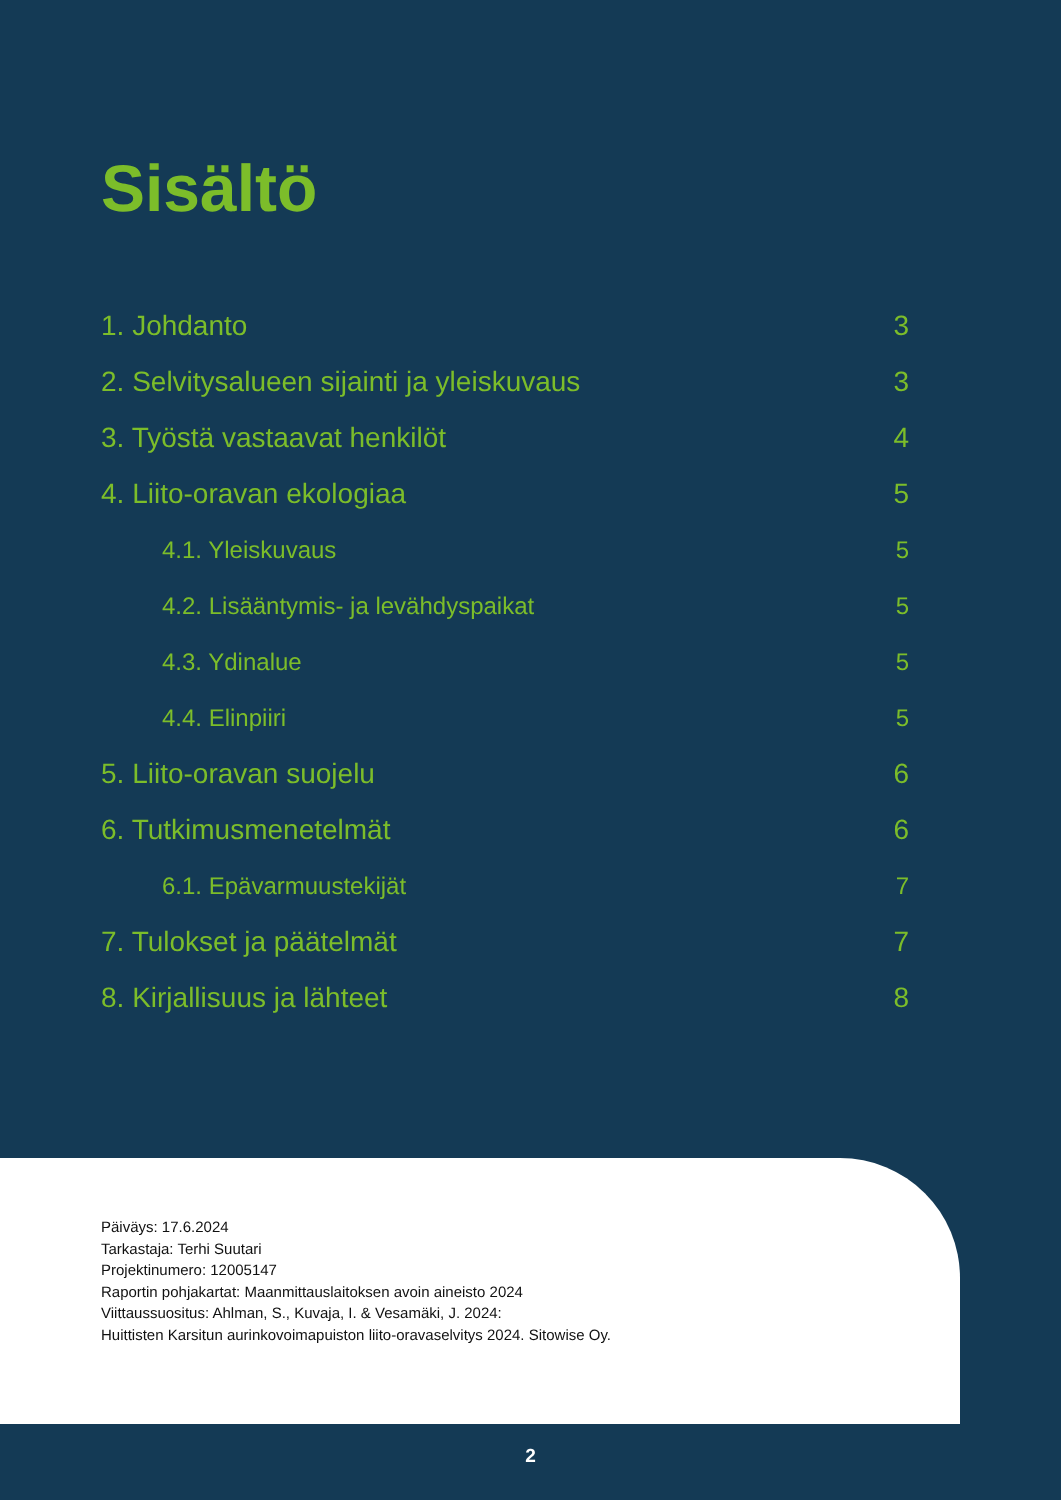Sisältö
1. Johdanto 3
2. Selvitysalueen sijainti ja yleiskuvaus 3
3. Työstä vastaavat henkilöt 4
4. Liito-oravan ekologiaa 5
4.1. Yleiskuvaus 5
4.2. Lisääntymis- ja levähdyspaikat 5
4.3. Ydinalue 5
4.4. Elinpiiri 5
5. Liito-oravan suojelu 6
6. Tutkimusmenetelmät 6
6.1. Epävarmuustekijät 7
7. Tulokset ja päätelmät 7
8. Kirjallisuus ja lähteet 8
Päiväys: 17.6.2024
Tarkastaja: Terhi Suutari
Projektinumero: 12005147
Raportin pohjakartat: Maanmittauslaitoksen avoin aineisto 2024
Viittaussuositus: Ahlman, S., Kuvaja, I. & Vesamäki, J. 2024:
Huittisten Karsitun aurinkovoimapuiston liito-oravaselvitys 2024. Sitowise Oy.
2